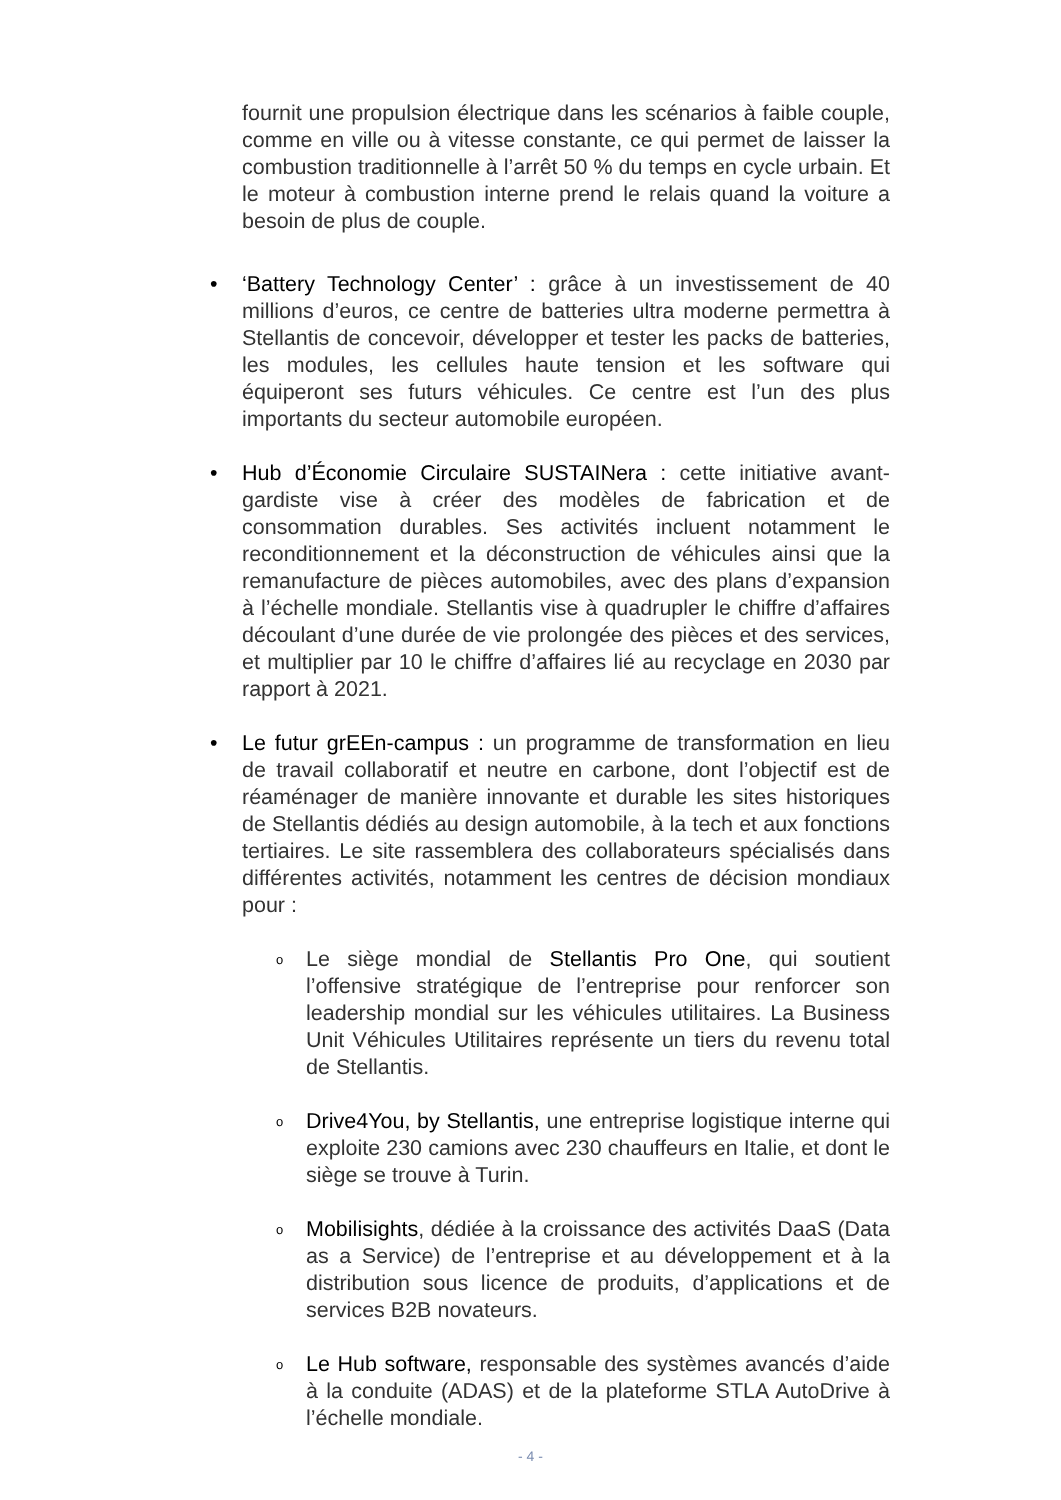fournit une propulsion électrique dans les scénarios à faible couple, comme en ville ou à vitesse constante, ce qui permet de laisser la combustion traditionnelle à l’arrêt 50 % du temps en cycle urbain. Et le moteur à combustion interne prend le relais quand la voiture a besoin de plus de couple.
• ‘Battery Technology Center’ : grâce à un investissement de 40 millions d’euros, ce centre de batteries ultra moderne permettra à Stellantis de concevoir, développer et tester les packs de batteries, les modules, les cellules haute tension et les software qui équiperont ses futurs véhicules. Ce centre est l’un des plus importants du secteur automobile européen.
• Hub d’Économie Circulaire SUSTAINera : cette initiative avant-gardiste vise à créer des modèles de fabrication et de consommation durables. Ses activités incluent notamment le reconditionnement et la déconstruction de véhicules ainsi que la remanufacture de pièces automobiles, avec des plans d’expansion à l’échelle mondiale. Stellantis vise à quadrupler le chiffre d’affaires découlant d’une durée de vie prolongée des pièces et des services, et multiplier par 10 le chiffre d’affaires lié au recyclage en 2030 par rapport à 2021.
• Le futur grEEn-campus : un programme de transformation en lieu de travail collaboratif et neutre en carbone, dont l’objectif est de réaménager de manière innovante et durable les sites historiques de Stellantis dédiés au design automobile, à la tech et aux fonctions tertiaires. Le site rassemblera des collaborateurs spécialisés dans différentes activités, notamment les centres de décision mondiaux pour :
o
Le siège mondial de Stellantis Pro One, qui soutient l’offensive stratégique de l’entreprise pour renforcer son leadership mondial sur les véhicules utilitaires. La Business Unit Véhicules Utilitaires représente un tiers du revenu total de Stellantis.
o
Drive4You, by Stellantis, une entreprise logistique interne qui exploite 230 camions avec 230 chauffeurs en Italie, et dont le siège se trouve à Turin.
o
Mobilisights, dédiée à la croissance des activités DaaS (Data as a Service) de l’entreprise et au développement et à la distribution sous licence de produits, d’applications et de services B2B novateurs.
o
Le Hub software, responsable des systèmes avancés d’aide à la conduite (ADAS) et de la plateforme STLA AutoDrive à l’échelle mondiale.
- 4 -